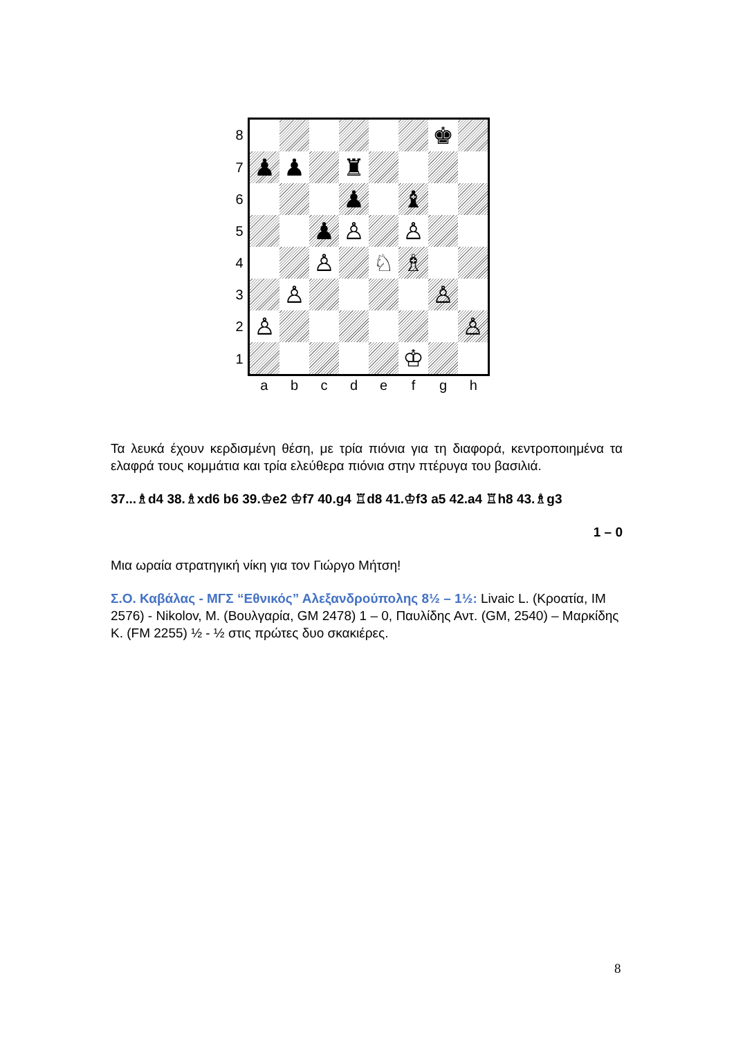| 8 | | | | | | | ♚ | |
| 7 | ♟ | ♟ | | ♜ | | | | |
| 6 | | | | ♟ | | ♝ | | |
| 5 | | | ♟ | ♙ | | ♙ | | |
| 4 | | | ♙ | | ♘ | ♗ | | |
| 3 | | ♙ | | | | | ♙ | |
| 2 | ♙ | | | | | | | ♙ |
| 1 | | | | | | ♔ | | |
| | a | b | c | d | e | f | g | h |
Τα λευκά έχουν κερδισμένη θέση, με τρία πιόνια για τη διαφορά, κεντροποιημένα τα ελαφρά τους κομμάτια και τρία ελεύθερα πιόνια στην πτέρυγα του βασιλιά.
37...♗d4 38.♗xd6 b6 39.♔e2 ♔f7 40.g4 ♖d8 41.♔f3 a5 42.a4 ♖h8 43.♗g3
1 – 0
Μια ωραία στρατηγική νίκη για τον Γιώργο Μήτση!
Σ.Ο. Καβάλας - ΜΓΣ “Εθνικός” Αλεξανδρούπολης 8½ – 1½: Livaic L. (Κροατία, ΙΜ 2576) - Nikolov, M. (Βουλγαρία, GM 2478) 1 – 0, Παυλίδης Αντ. (GM, 2540) – Μαρκίδης Κ. (FM 2255) ½ - ½ στις πρώτες δυο σκακιέρες.
8